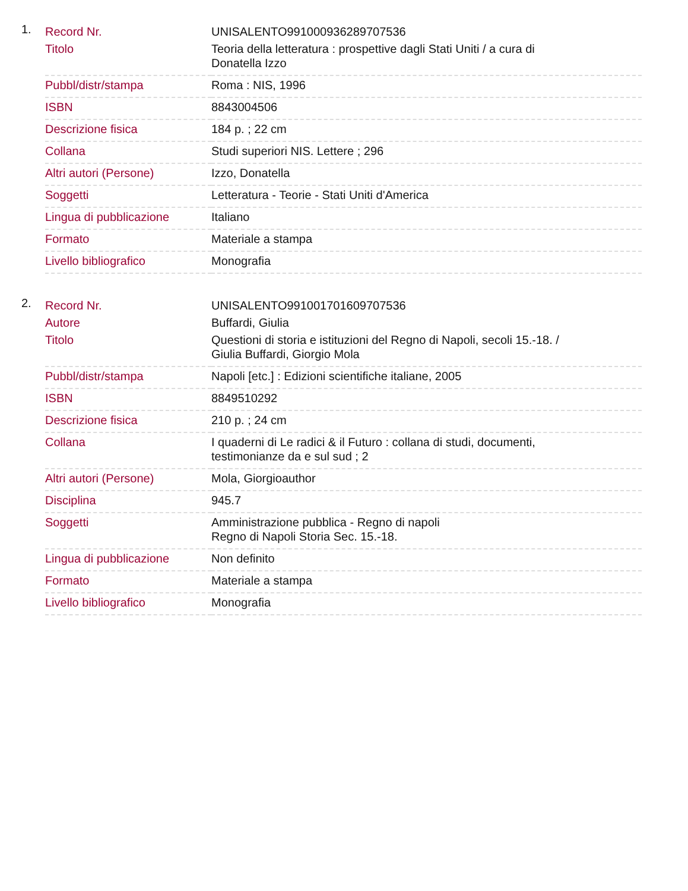1.
| Record Nr. | UNISALENTO991000936289707536 |
| Titolo | Teoria della letteratura : prospettive dagli Stati Uniti / a cura di Donatella Izzo |
| Pubbl/distr/stampa | Roma : NIS, 1996 |
| ISBN | 8843004506 |
| Descrizione fisica | 184 p. ; 22 cm |
| Collana | Studi superiori NIS. Lettere ; 296 |
| Altri autori (Persone) | Izzo, Donatella |
| Soggetti | Letteratura - Teorie - Stati Uniti d'America |
| Lingua di pubblicazione | Italiano |
| Formato | Materiale a stampa |
| Livello bibliografico | Monografia |
2.
| Record Nr. | UNISALENTO991001701609707536 |
| Autore | Buffardi, Giulia |
| Titolo | Questioni di storia e istituzioni del Regno di Napoli, secoli 15.-18. / Giulia Buffardi, Giorgio Mola |
| Pubbl/distr/stampa | Napoli [etc.] : Edizioni scientifiche italiane, 2005 |
| ISBN | 8849510292 |
| Descrizione fisica | 210 p. ; 24 cm |
| Collana | I quaderni di Le radici & il Futuro : collana di studi, documenti, testimonianze da e sul sud ; 2 |
| Altri autori (Persone) | Mola, Giorgioauthor |
| Disciplina | 945.7 |
| Soggetti | Amministrazione pubblica - Regno di napoli Regno di Napoli Storia Sec. 15.-18. |
| Lingua di pubblicazione | Non definito |
| Formato | Materiale a stampa |
| Livello bibliografico | Monografia |